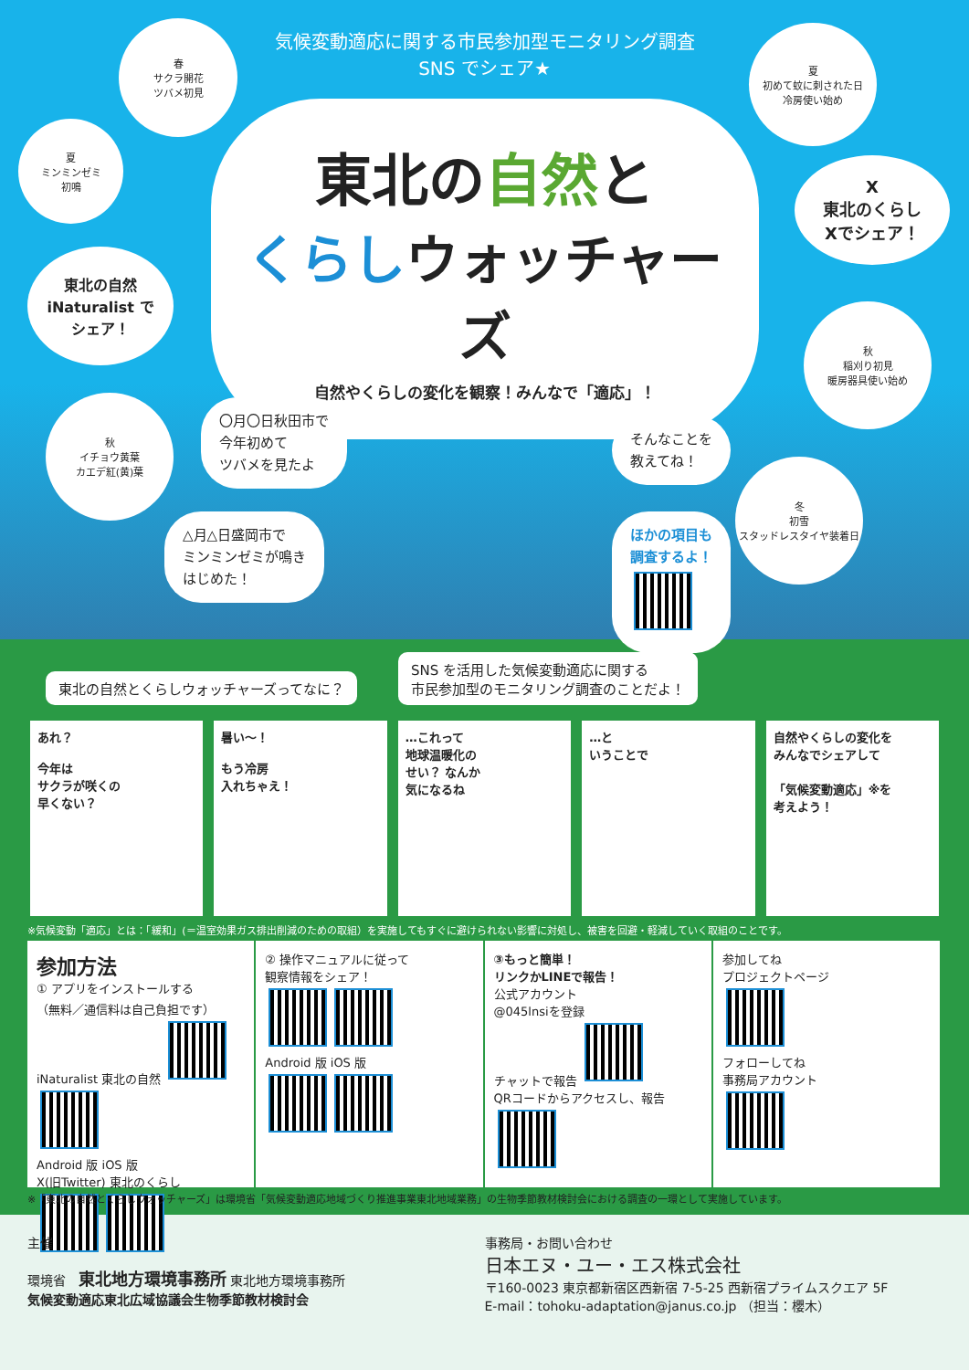気候変動適応に関する市民参加型モニタリング調査
SNS でシェア★
東北の自然と
くらしウォッチャーズ
自然やくらしの変化を観察！みんなで「適応」！
春
サクラ開花
ツバメ初見
夏
ミンミンゼミ
初鳴
東北の自然
iNaturalist で
シェア！
秋
イチョウ黄葉
カエデ紅(黄)葉
夏
初めて蚊に刺された日
冷房使い始め
X
東北のくらし
Xでシェア！
秋
稲刈り初見
暖房器具使い始め
冬
初雪
スタッドレスタイヤ装着日
〇月〇日秋田市で
今年初めて
ツバメを見たよ
△月△日盛岡市で
ミンミンゼミが鳴き
はじめた！
そんなことを
教えてね！
ほかの項目も
調査するよ！
東北の自然とくらしウォッチャーズってなに？ SNS を活用した気候変動適応に関する
市民参加型のモニタリング調査のことだよ！
あれ？
今年は
サクラが咲くの
早くない？
暑い〜！
もう冷房
入れちゃえ！
…これって
地球温暖化の
せい？ なんか
気になるね
…と
いうことで
自然やくらしの変化を
みんなでシェアして
「気候変動適応」※を
考えよう！
※気候変動「適応」とは：「緩和」(＝温室効果ガス排出削減のための取組）を実施してもすぐに避けられない影響に対処し、被害を回避・軽減していく取組のことです。
参加方法
① アプリをインストールする
（無料／通信料は自己負担です）
iNaturalist 東北の自然
Android 版 iOS 版
X(旧Twitter) 東北のくらし
② 操作マニュアルに従って
観察情報をシェア！
Android 版 iOS 版
③もっと簡単！
リンクかLINEで報告！
公式アカウント
@045lnsiを登録
チャットで報告
QRコードからアクセスし、報告
参加してね
プロジェクトページ
フォローしてね
事務局アカウント
※「東北の自然とくらしウォッチャーズ」は環境省「気候変動適応地域づくり推進事業東北地域業務」の生物季節教材検討会における調査の一環として実施しています。
主催
環境省　東北地方環境事務所 東北地方環境事務所
気候変動適応東北広域協議会生物季節教材検討会
事務局・お問い合わせ
日本エヌ・ユー・エス株式会社
〒160-0023 東京都新宿区西新宿 7-5-25 西新宿プライムスクエア 5F
E-mail：tohoku-adaptation@janus.co.jp （担当：櫻木）